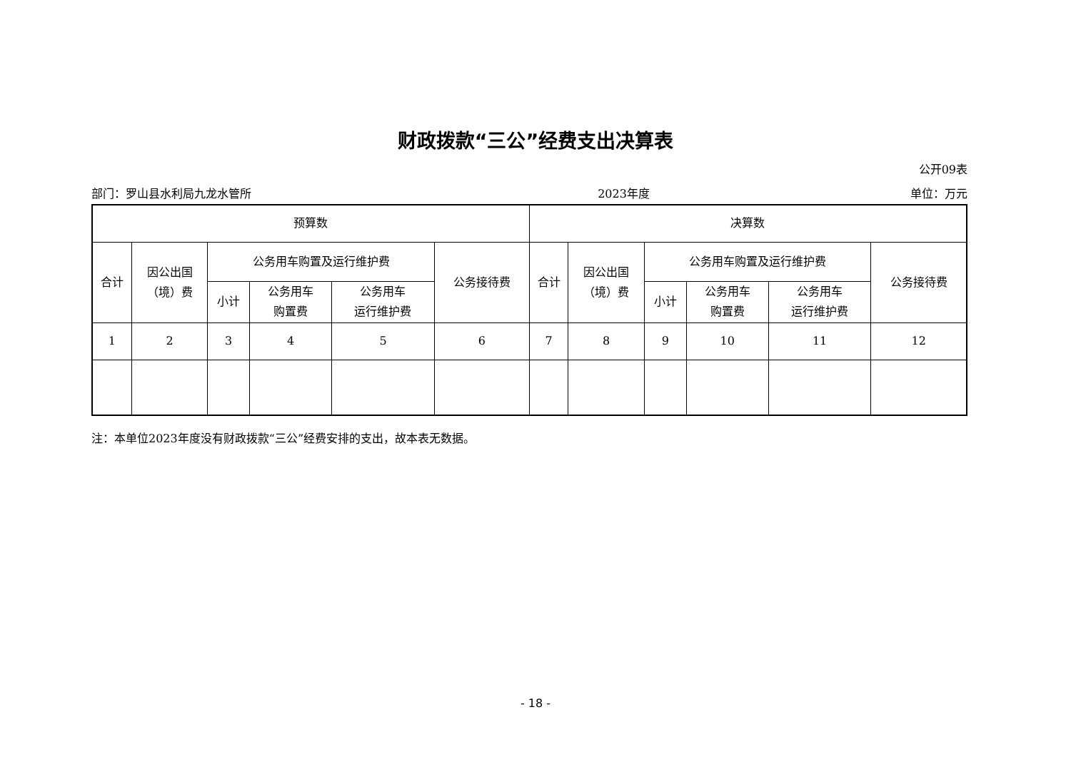财政拨款“三公”经费支出决算表
公开09表
部门：罗山县水利局九龙水管所 2023年度 单位：万元
| 预算数 | | | | | | 决算数 | | | | | |
| --- | --- | --- | --- | --- | --- | --- | --- | --- | --- | --- | --- |
| 合计 | 因公出国 （境）费 | 公务用车购置及运行维护费 | | | 公务接待费 | 合计 | 因公出国 （境）费 | 公务用车购置及运行维护费 | | | 公务接待费 |
| | | 小计 | 公务用车 购置费 | 公务用车 运行维护费 | | | | 小计 | 公务用车 购置费 | 公务用车 运行维护费 | |
| 1 | 2 | 3 | 4 | 5 | 6 | 7 | 8 | 9 | 10 | 11 | 12 |
注：本单位2023年度没有财政拨款“三公”经费安排的支出，故本表无数据。
- 18 -